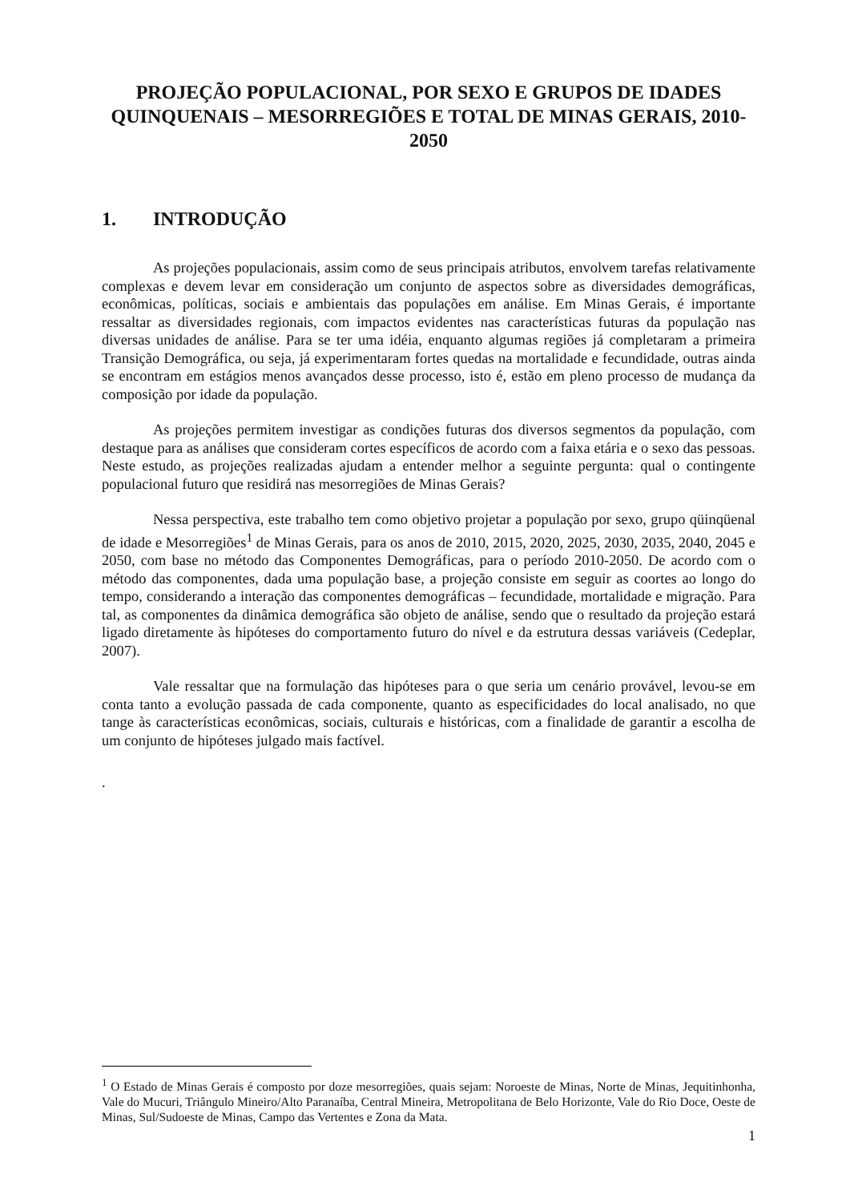PROJEÇÃO POPULACIONAL, POR SEXO E GRUPOS DE IDADES QUINQUENAIS – MESORREGIÕES E TOTAL DE MINAS GERAIS, 2010-2050
1. INTRODUÇÃO
As projeções populacionais, assim como de seus principais atributos, envolvem tarefas relativamente complexas e devem levar em consideração um conjunto de aspectos sobre as diversidades demográficas, econômicas, políticas, sociais e ambientais das populações em análise. Em Minas Gerais, é importante ressaltar as diversidades regionais, com impactos evidentes nas características futuras da população nas diversas unidades de análise. Para se ter uma idéia, enquanto algumas regiões já completaram a primeira Transição Demográfica, ou seja, já experimentaram fortes quedas na mortalidade e fecundidade, outras ainda se encontram em estágios menos avançados desse processo, isto é, estão em pleno processo de mudança da composição por idade da população.
As projeções permitem investigar as condições futuras dos diversos segmentos da população, com destaque para as análises que consideram cortes específicos de acordo com a faixa etária e o sexo das pessoas. Neste estudo, as projeções realizadas ajudam a entender melhor a seguinte pergunta: qual o contingente populacional futuro que residirá nas mesorregiões de Minas Gerais?
Nessa perspectiva, este trabalho tem como objetivo projetar a população por sexo, grupo qüinqüenal de idade e Mesorregiões<sup>1</sup> de Minas Gerais, para os anos de 2010, 2015, 2020, 2025, 2030, 2035, 2040, 2045 e 2050, com base no método das Componentes Demográficas, para o período 2010-2050. De acordo com o método das componentes, dada uma população base, a projeção consiste em seguir as coortes ao longo do tempo, considerando a interação das componentes demográficas – fecundidade, mortalidade e migração. Para tal, as componentes da dinâmica demográfica são objeto de análise, sendo que o resultado da projeção estará ligado diretamente às hipóteses do comportamento futuro do nível e da estrutura dessas variáveis (Cedeplar, 2007).
Vale ressaltar que na formulação das hipóteses para o que seria um cenário provável, levou-se em conta tanto a evolução passada de cada componente, quanto as especificidades do local analisado, no que tange às características econômicas, sociais, culturais e históricas, com a finalidade de garantir a escolha de um conjunto de hipóteses julgado mais factível.
.
<sup>1</sup> O Estado de Minas Gerais é composto por doze mesorregiões, quais sejam: Noroeste de Minas, Norte de Minas, Jequitinhonha, Vale do Mucuri, Triângulo Mineiro/Alto Paranaíba, Central Mineira, Metropolitana de Belo Horizonte, Vale do Rio Doce, Oeste de Minas, Sul/Sudoeste de Minas, Campo das Vertentes e Zona da Mata.
1